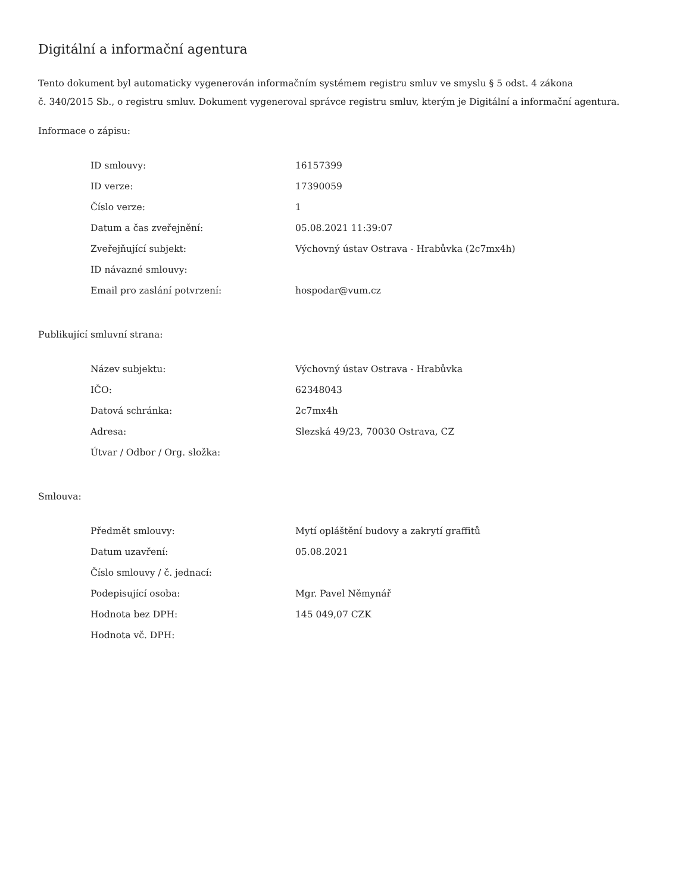Digitální a informační agentura
Tento dokument byl automaticky vygenerován informačním systémem registru smluv ve smyslu § 5 odst. 4 zákona
č. 340/2015 Sb., o registru smluv. Dokument vygeneroval správce registru smluv, kterým je Digitální a informační agentura.
Informace o zápisu:
| ID smlouvy: | 16157399 |
| ID verze: | 17390059 |
| Číslo verze: | 1 |
| Datum a čas zveřejnění: | 05.08.2021 11:39:07 |
| Zveřejňující subjekt: | Výchovný ústav Ostrava - Hrabůvka (2c7mx4h) |
| ID návazné smlouvy: | |
| Email pro zaslání potvrzení: | hospodar@vum.cz |
Publikující smluvní strana:
| Název subjektu: | Výchovný ústav Ostrava - Hrabůvka |
| IČO: | 62348043 |
| Datová schránka: | 2c7mx4h |
| Adresa: | Slezská 49/23, 70030 Ostrava, CZ |
| Útvar / Odbor / Org. složka: | |
Smlouva:
| Předmět smlouvy: | Mytí opláštění budovy a zakrytí graffitů |
| Datum uzavření: | 05.08.2021 |
| Číslo smlouvy / č. jednací: | |
| Podepisující osoba: | Mgr. Pavel Němynář |
| Hodnota bez DPH: | 145 049,07 CZK |
| Hodnota vč. DPH: | |